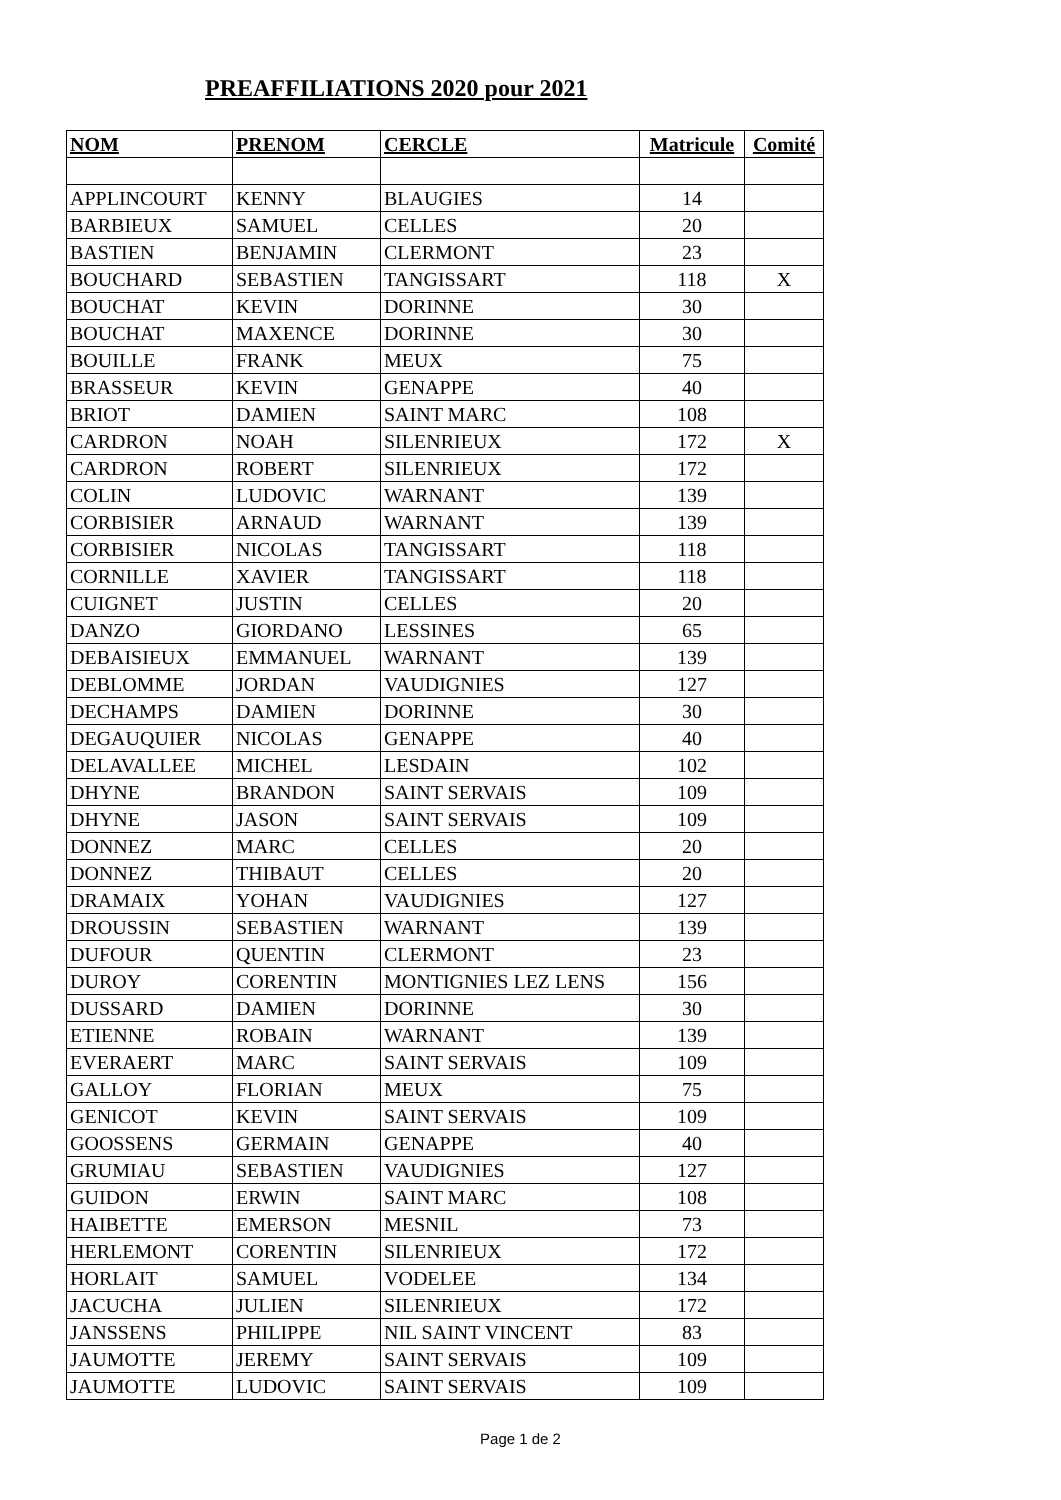PREAFFILIATIONS 2020 pour 2021
| NOM | PRENOM | CERCLE | Matricule | Comité |
| --- | --- | --- | --- | --- |
| APPLINCOURT | KENNY | BLAUGIES | 14 | |
| BARBIEUX | SAMUEL | CELLES | 20 | |
| BASTIEN | BENJAMIN | CLERMONT | 23 | |
| BOUCHARD | SEBASTIEN | TANGISSART | 118 | X |
| BOUCHAT | KEVIN | DORINNE | 30 | |
| BOUCHAT | MAXENCE | DORINNE | 30 | |
| BOUILLE | FRANK | MEUX | 75 | |
| BRASSEUR | KEVIN | GENAPPE | 40 | |
| BRIOT | DAMIEN | SAINT MARC | 108 | |
| CARDRON | NOAH | SILENRIEUX | 172 | X |
| CARDRON | ROBERT | SILENRIEUX | 172 | |
| COLIN | LUDOVIC | WARNANT | 139 | |
| CORBISIER | ARNAUD | WARNANT | 139 | |
| CORBISIER | NICOLAS | TANGISSART | 118 | |
| CORNILLE | XAVIER | TANGISSART | 118 | |
| CUIGNET | JUSTIN | CELLES | 20 | |
| DANZO | GIORDANO | LESSINES | 65 | |
| DEBAISIEUX | EMMANUEL | WARNANT | 139 | |
| DEBLOMME | JORDAN | VAUDIGNIES | 127 | |
| DECHAMPS | DAMIEN | DORINNE | 30 | |
| DEGAUQUIER | NICOLAS | GENAPPE | 40 | |
| DELAVALLEE | MICHEL | LESDAIN | 102 | |
| DHYNE | BRANDON | SAINT SERVAIS | 109 | |
| DHYNE | JASON | SAINT SERVAIS | 109 | |
| DONNEZ | MARC | CELLES | 20 | |
| DONNEZ | THIBAUT | CELLES | 20 | |
| DRAMAIX | YOHAN | VAUDIGNIES | 127 | |
| DROUSSIN | SEBASTIEN | WARNANT | 139 | |
| DUFOUR | QUENTIN | CLERMONT | 23 | |
| DUROY | CORENTIN | MONTIGNIES LEZ LENS | 156 | |
| DUSSARD | DAMIEN | DORINNE | 30 | |
| ETIENNE | ROBAIN | WARNANT | 139 | |
| EVERAERT | MARC | SAINT SERVAIS | 109 | |
| GALLOY | FLORIAN | MEUX | 75 | |
| GENICOT | KEVIN | SAINT SERVAIS | 109 | |
| GOOSSENS | GERMAIN | GENAPPE | 40 | |
| GRUMIAU | SEBASTIEN | VAUDIGNIES | 127 | |
| GUIDON | ERWIN | SAINT MARC | 108 | |
| HAIBETTE | EMERSON | MESNIL | 73 | |
| HERLEMONT | CORENTIN | SILENRIEUX | 172 | |
| HORLAIT | SAMUEL | VODELEE | 134 | |
| JACUCHA | JULIEN | SILENRIEUX | 172 | |
| JANSSENS | PHILIPPE | NIL SAINT VINCENT | 83 | |
| JAUMOTTE | JEREMY | SAINT SERVAIS | 109 | |
| JAUMOTTE | LUDOVIC | SAINT SERVAIS | 109 | |
Page 1 de 2